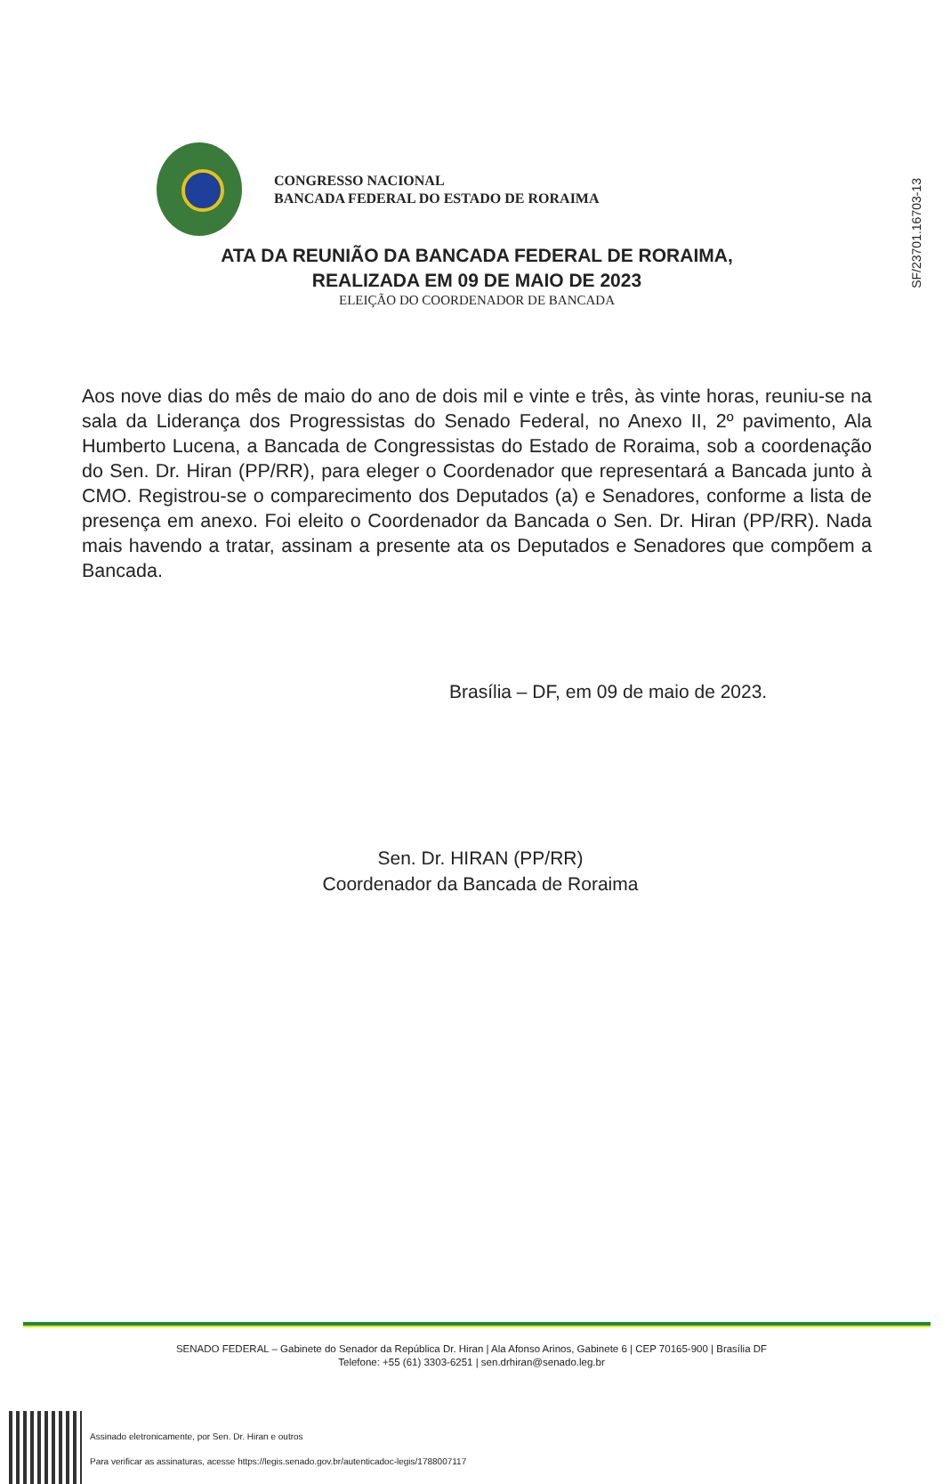SF/23701.16703-13
CONGRESSO NACIONAL
BANCADA FEDERAL DO ESTADO DE RORAIMA
ATA DA REUNIÃO DA BANCADA FEDERAL DE RORAIMA,
REALIZADA EM 09 DE MAIO DE 2023
ELEIÇÃO DO COORDENADOR DE BANCADA
Aos nove dias do mês de maio do ano de dois mil e vinte e três, às vinte horas, reuniu-se na sala da Liderança dos Progressistas do Senado Federal, no Anexo II, 2º pavimento, Ala Humberto Lucena, a Bancada de Congressistas do Estado de Roraima, sob a coordenação do Sen. Dr. Hiran (PP/RR), para eleger o Coordenador que representará a Bancada junto à CMO. Registrou-se o comparecimento dos Deputados (a) e Senadores, conforme a lista de presença em anexo. Foi eleito o Coordenador da Bancada o Sen. Dr. Hiran (PP/RR). Nada mais havendo a tratar, assinam a presente ata os Deputados e Senadores que compõem a Bancada.
Brasília – DF, em 09 de maio de 2023.
Sen. Dr. HIRAN (PP/RR)
Coordenador da Bancada de Roraima
SENADO FEDERAL – Gabinete do Senador da República Dr. Hiran | Ala Afonso Arinos, Gabinete 6 | CEP 70165-900 | Brasília DF
Telefone: +55 (61) 3303-6251 | sen.drhiran@senado.leg.br
Assinado eletronicamente, por Sen. Dr. Hiran e outros
Para verificar as assinaturas, acesse https://legis.senado.gov.br/autenticadoc-legis/1788007117